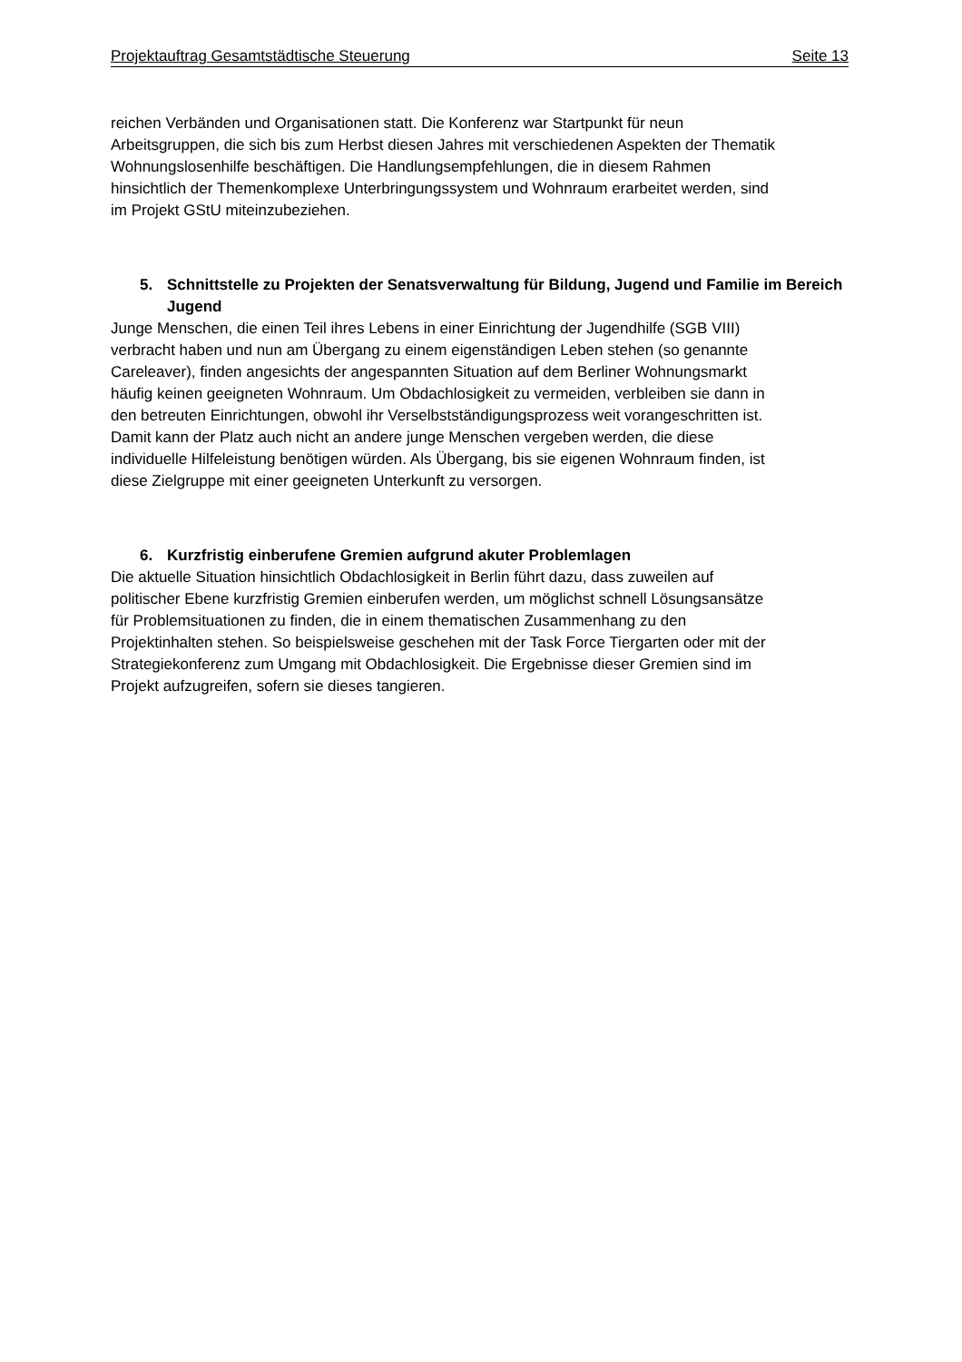Projektauftrag Gesamtstädtische Steuerung Seite 13
reichen Verbänden und Organisationen statt. Die Konferenz war Startpunkt für neun Arbeitsgruppen, die sich bis zum Herbst diesen Jahres mit verschiedenen Aspekten der Thematik Wohnungslosenhilfe beschäftigen. Die Handlungsempfehlungen, die in diesem Rahmen hinsichtlich der Themenkomplexe Unterbringungssystem und Wohnraum erarbeitet werden, sind im Projekt GStU miteinzubeziehen.
5. Schnittstelle zu Projekten der Senatsverwaltung für Bildung, Jugend und Familie im Bereich Jugend
Junge Menschen, die einen Teil ihres Lebens in einer Einrichtung der Jugendhilfe (SGB VIII) verbracht haben und nun am Übergang zu einem eigenständigen Leben stehen (so genannte Careleaver), finden angesichts der angespannten Situation auf dem Berliner Wohnungsmarkt häufig keinen geeigneten Wohnraum. Um Obdachlo­sigkeit zu vermeiden, verbleiben sie dann in den betreuten Einrichtungen, obwohl ihr Verselbstständigungsprozess weit vorangeschritten ist. Damit kann der Platz auch nicht an andere junge Menschen vergeben werden, die diese individuelle Hilfeleis­tung benötigen würden. Als Übergang, bis sie eigenen Wohnraum finden, ist diese Zielgruppe mit einer geeigneten Unterkunft zu versorgen.
6. Kurzfristig einberufene Gremien aufgrund akuter Problemlagen
Die aktuelle Situation hinsichtlich Obdachlosigkeit in Berlin führt dazu, dass zuweilen auf politischer Ebene kurzfristig Gremien einberufen werden, um möglichst schnell Lösungsansätze für Problemsituationen zu finden, die in einem thematischen Zu­sammenhang zu den Projektinhalten stehen. So beispielsweise geschehen mit der Task Force Tiergarten oder mit der Strategiekonferenz zum Umgang mit Obdachlo­sigkeit. Die Ergebnisse dieser Gremien sind im Projekt aufzugreifen, sofern sie die­ses tangieren.